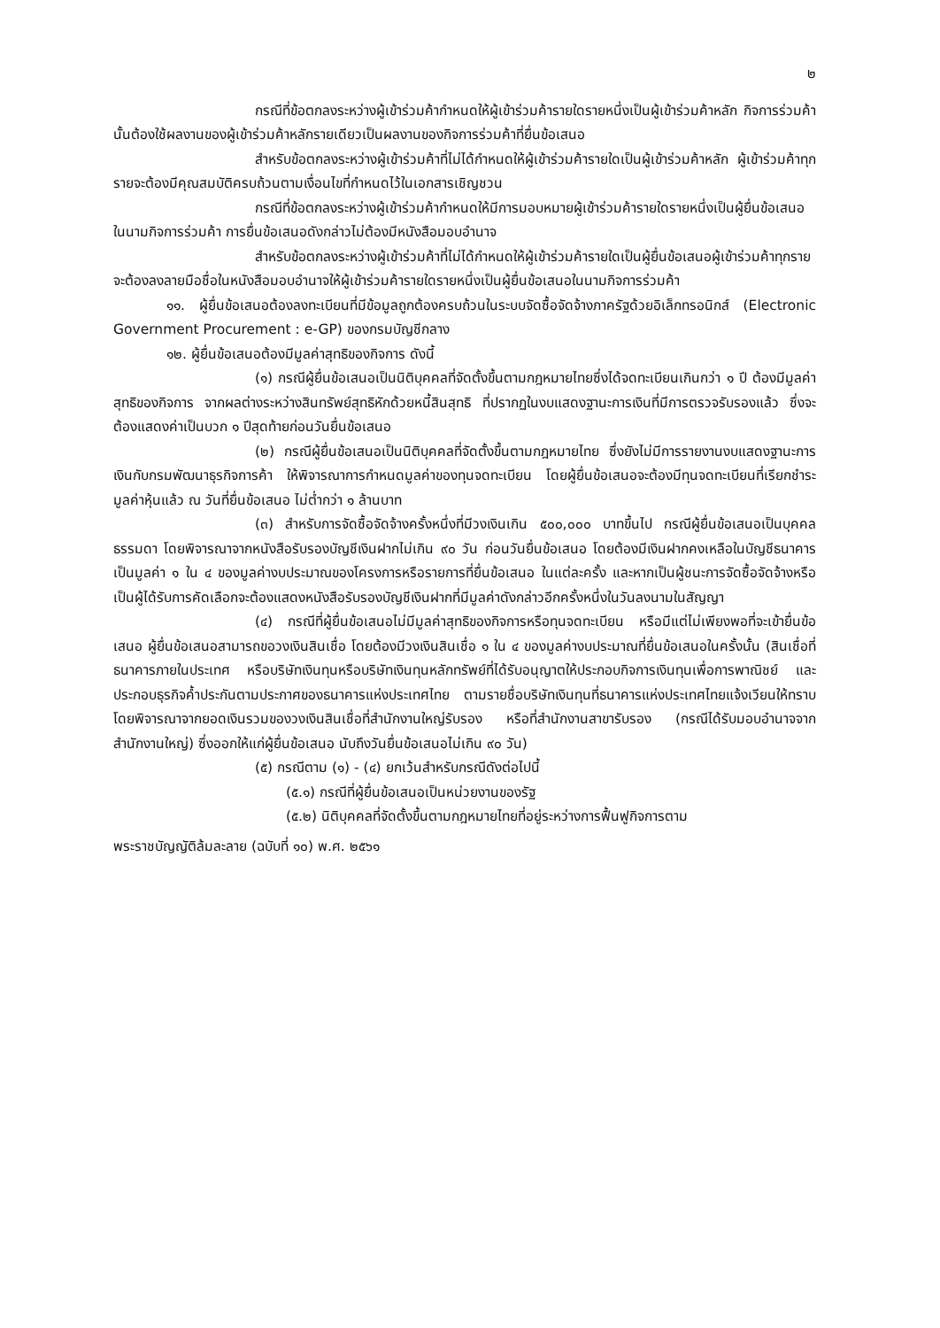๒
กรณีที่ข้อตกลงระหว่างผู้เข้าร่วมค้ากำหนดให้ผู้เข้าร่วมค้ารายใดรายหนึ่งเป็นผู้เข้าร่วมค้าหลัก กิจการร่วมค้านั้นต้องใช้ผลงานของผู้เข้าร่วมค้าหลักรายเดียวเป็นผลงานของกิจการร่วมค้าที่ยื่นข้อเสนอ
สำหรับข้อตกลงระหว่างผู้เข้าร่วมค้าที่ไม่ได้กำหนดให้ผู้เข้าร่วมค้ารายใดเป็นผู้เข้าร่วมค้าหลัก ผู้เข้าร่วมค้าทุกรายจะต้องมีคุณสมบัติครบถ้วนตามเงื่อนไขที่กำหนดไว้ในเอกสารเชิญชวน
กรณีที่ข้อตกลงระหว่างผู้เข้าร่วมค้ากำหนดให้มีการมอบหมายผู้เข้าร่วมค้ารายใดรายหนึ่งเป็นผู้ยื่นข้อเสนอ ในนามกิจการร่วมค้า การยื่นข้อเสนอดังกล่าวไม่ต้องมีหนังสือมอบอำนาจ
สำหรับข้อตกลงระหว่างผู้เข้าร่วมค้าที่ไม่ได้กำหนดให้ผู้เข้าร่วมค้ารายใดเป็นผู้ยื่นข้อเสนอผู้เข้าร่วมค้าทุกรายจะต้องลงลายมือชื่อในหนังสือมอบอำนาจให้ผู้เข้าร่วมค้ารายใดรายหนึ่งเป็นผู้ยื่นข้อเสนอในนามกิจการร่วมค้า
๑๑. ผู้ยื่นข้อเสนอต้องลงทะเบียนที่มีข้อมูลถูกต้องครบถ้วนในระบบจัดซื้อจัดจ้างภาครัฐด้วยอิเล็กทรอนิกส์ (Electronic Government Procurement : e-GP) ของกรมบัญชีกลาง
๑๒. ผู้ยื่นข้อเสนอต้องมีมูลค่าสุทธิของกิจการ ดังนี้
(๑) กรณีผู้ยื่นข้อเสนอเป็นนิติบุคคลที่จัดตั้งขึ้นตามกฎหมายไทยซึ่งได้จดทะเบียนเกินกว่า ๑ ปี ต้องมีมูลค่าสุทธิของกิจการ จากผลต่างระหว่างสินทรัพย์สุทธิหักด้วยหนี้สินสุทธิ ที่ปรากฏในงบแสดงฐานะการเงินที่มีการตรวจรับรองแล้ว ซึ่งจะต้องแสดงค่าเป็นบวก ๑ ปีสุดท้ายก่อนวันยื่นข้อเสนอ
(๒) กรณีผู้ยื่นข้อเสนอเป็นนิติบุคคลที่จัดตั้งขึ้นตามกฎหมายไทย ซึ่งยังไม่มีการรายงานงบแสดงฐานะการเงินกับกรมพัฒนาธุรกิจการค้า ให้พิจารณาการกำหนดมูลค่าของทุนจดทะเบียน โดยผู้ยื่นข้อเสนอจะต้องมีทุนจดทะเบียนที่เรียกชำระมูลค่าหุ้นแล้ว ณ วันที่ยื่นข้อเสนอ ไม่ต่ำกว่า ๑ ล้านบาท
(๓) สำหรับการจัดซื้อจัดจ้างครั้งหนึ่งที่มีวงเงินเกิน ๕๐๐,๐๐๐ บาทขึ้นไป กรณีผู้ยื่นข้อเสนอเป็นบุคคลธรรมดา โดยพิจารณาจากหนังสือรับรองบัญชีเงินฝากไม่เกิน ๙๐ วัน ก่อนวันยื่นข้อเสนอ โดยต้องมีเงินฝากคงเหลือในบัญชีธนาคารเป็นมูลค่า ๑ ใน ๔ ของมูลค่างบประมาณของโครงการหรือรายการที่ยื่นข้อเสนอ ในแต่ละครั้ง และหากเป็นผู้ชนะการจัดซื้อจัดจ้างหรือเป็นผู้ได้รับการคัดเลือกจะต้องแสดงหนังสือรับรองบัญชีเงินฝากที่มีมูลค่าดังกล่าวอีกครั้งหนึ่งในวันลงนามในสัญญา
(๔) กรณีที่ผู้ยื่นข้อเสนอไม่มีมูลค่าสุทธิของกิจการหรือทุนจดทะเบียน หรือมีแต่ไม่เพียงพอที่จะเข้ายื่นข้อเสนอ ผู้ยื่นข้อเสนอสามารถขอวงเงินสินเชื่อ โดยต้องมีวงเงินสินเชื่อ ๑ ใน ๔ ของมูลค่างบประมาณที่ยื่นข้อเสนอในครั้งนั้น (สินเชื่อที่ธนาคารภายในประเทศ หรือบริษัทเงินทุนหรือบริษัทเงินทุนหลักทรัพย์ที่ได้รับอนุญาตให้ประกอบกิจการเงินทุนเพื่อการพาณิชย์ และประกอบธุรกิจค้ำประกันตามประกาศของธนาคารแห่งประเทศไทย ตามรายชื่อบริษัทเงินทุนที่ธนาคารแห่งประเทศไทยแจ้งเวียนให้ทราบ โดยพิจารณาจากยอดเงินรวมของวงเงินสินเชื่อที่สำนักงานใหญ่รับรอง หรือที่สำนักงานสาขารับรอง (กรณีได้รับมอบอำนาจจากสำนักงานใหญ่) ซึ่งออกให้แก่ผู้ยื่นข้อเสนอ นับถึงวันยื่นข้อเสนอไม่เกิน ๙๐ วัน)
(๕) กรณีตาม (๑) - (๔) ยกเว้นสำหรับกรณีดังต่อไปนี้
(๕.๑) กรณีที่ผู้ยื่นข้อเสนอเป็นหน่วยงานของรัฐ
(๕.๒) นิติบุคคลที่จัดตั้งขึ้นตามกฎหมายไทยที่อยู่ระหว่างการฟื้นฟูกิจการตาม
พระราชบัญญัติล้มละลาย (ฉบับที่ ๑๐) พ.ศ. ๒๕๖๑